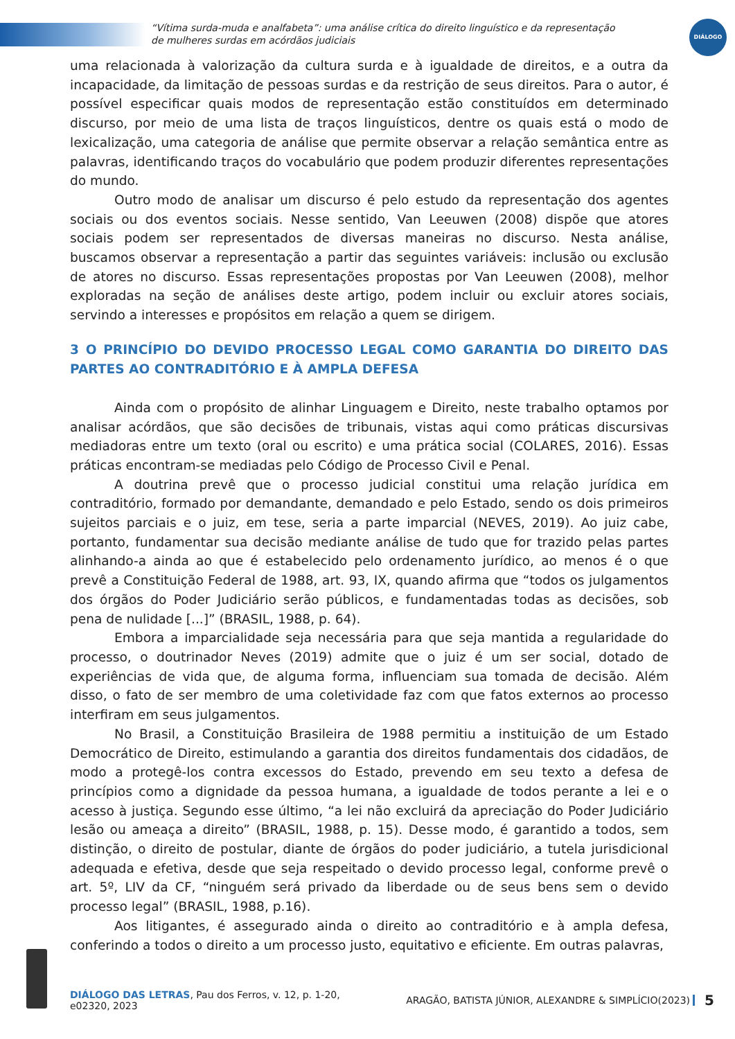“Vítima surda-muda e analfabeta”: uma análise crítica do direito linguístico e da representação de mulheres surdas em acórdãos judiciais
DIÁLOGO
uma relacionada à valorização da cultura surda e à igualdade de direitos, e a outra da incapacidade, da limitação de pessoas surdas e da restrição de seus direitos. Para o autor, é possível especificar quais modos de representação estão constituídos em determinado discurso, por meio de uma lista de traços linguísticos, dentre os quais está o modo de lexicalização, uma categoria de análise que permite observar a relação semântica entre as palavras, identificando traços do vocabulário que podem produzir diferentes representações do mundo.
Outro modo de analisar um discurso é pelo estudo da representação dos agentes sociais ou dos eventos sociais. Nesse sentido, Van Leeuwen (2008) dispõe que atores sociais podem ser representados de diversas maneiras no discurso. Nesta análise, buscamos observar a representação a partir das seguintes variáveis: inclusão ou exclusão de atores no discurso. Essas representações propostas por Van Leeuwen (2008), melhor exploradas na seção de análises deste artigo, podem incluir ou excluir atores sociais, servindo a interesses e propósitos em relação a quem se dirigem.
3 O PRINCÍPIO DO DEVIDO PROCESSO LEGAL COMO GARANTIA DO DIREITO DAS PARTES AO CONTRADITÓRIO E À AMPLA DEFESA
Ainda com o propósito de alinhar Linguagem e Direito, neste trabalho optamos por analisar acórdãos, que são decisões de tribunais, vistas aqui como práticas discursivas mediadoras entre um texto (oral ou escrito) e uma prática social (COLARES, 2016). Essas práticas encontram-se mediadas pelo Código de Processo Civil e Penal.
A doutrina prevê que o processo judicial constitui uma relação jurídica em contraditório, formado por demandante, demandado e pelo Estado, sendo os dois primeiros sujeitos parciais e o juiz, em tese, seria a parte imparcial (NEVES, 2019). Ao juiz cabe, portanto, fundamentar sua decisão mediante análise de tudo que for trazido pelas partes alinhando-a ainda ao que é estabelecido pelo ordenamento jurídico, ao menos é o que prevê a Constituição Federal de 1988, art. 93, IX, quando afirma que “todos os julgamentos dos órgãos do Poder Judiciário serão públicos, e fundamentadas todas as decisões, sob pena de nulidade [...]” (BRASIL, 1988, p. 64).
Embora a imparcialidade seja necessária para que seja mantida a regularidade do processo, o doutrinador Neves (2019) admite que o juiz é um ser social, dotado de experiências de vida que, de alguma forma, influenciam sua tomada de decisão. Além disso, o fato de ser membro de uma coletividade faz com que fatos externos ao processo interfiram em seus julgamentos.
No Brasil, a Constituição Brasileira de 1988 permitiu a instituição de um Estado Democrático de Direito, estimulando a garantia dos direitos fundamentais dos cidadãos, de modo a protegê-los contra excessos do Estado, prevendo em seu texto a defesa de princípios como a dignidade da pessoa humana, a igualdade de todos perante a lei e o acesso à justiça. Segundo esse último, “a lei não excluirá da apreciação do Poder Judiciário lesão ou ameaça a direito” (BRASIL, 1988, p. 15). Desse modo, é garantido a todos, sem distinção, o direito de postular, diante de órgãos do poder judiciário, a tutela jurisdicional adequada e efetiva, desde que seja respeitado o devido processo legal, conforme prevê o art. 5º, LIV da CF, “ninguém será privado da liberdade ou de seus bens sem o devido processo legal” (BRASIL, 1988, p.16).
Aos litigantes, é assegurado ainda o direito ao contraditório e à ampla defesa, conferindo a todos o direito a um processo justo, equitativo e eficiente. Em outras palavras,
DIÁLOGO DAS LETRAS, Pau dos Ferros, v. 12, p. 1-20, e02320, 2023 ARAGÃO, BATISTA JÚNIOR, ALEXANDRE & SIMPLÍCIO(2023) 5